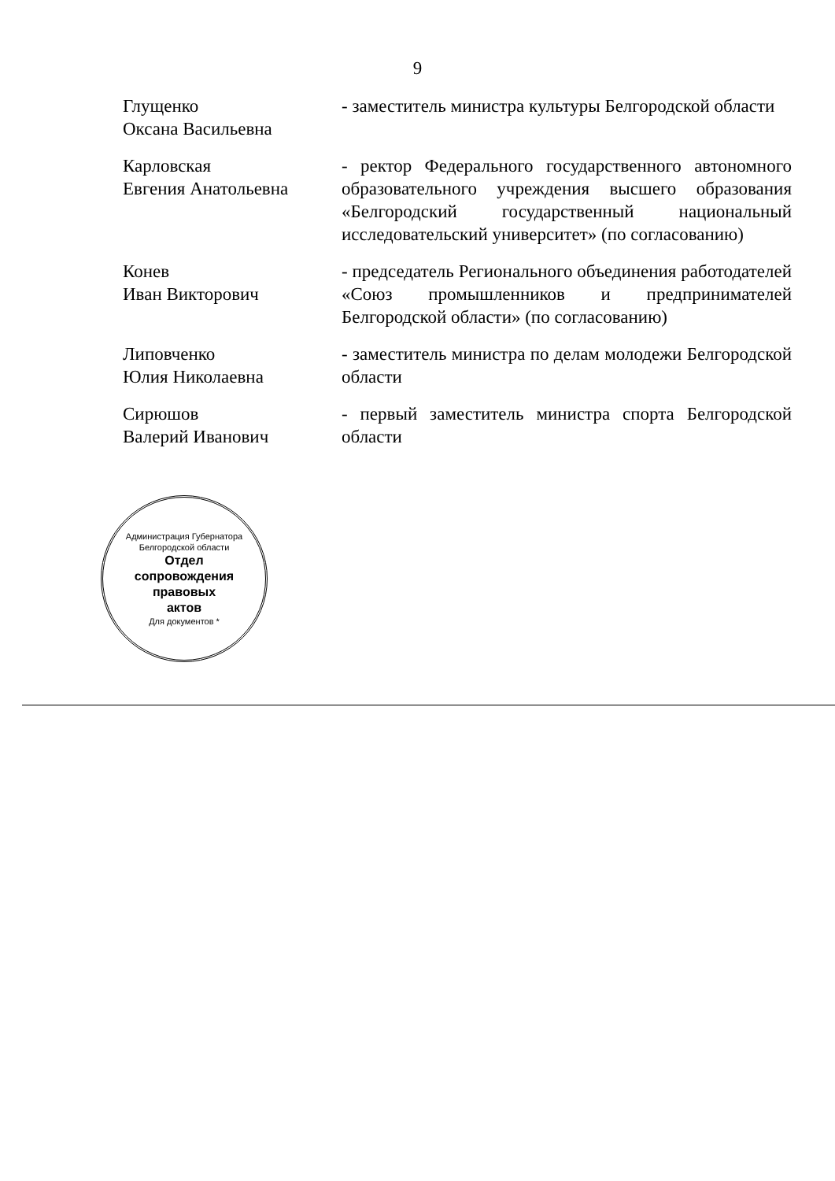9
Глущенко
Оксана Васильевна
- заместитель министра культуры Белгородской области
Карловская
Евгения Анатольевна
- ректор Федерального государственного автономного образовательного учреждения высшего образования «Белгородский государственный национальный исследовательский университет» (по согласованию)
Конев
Иван Викторович
- председатель Регионального объединения работодателей «Союз промышленников и предпринимателей Белгородской области» (по согласованию)
Липовченко
Юлия Николаевна
- заместитель министра по делам молодежи Белгородской области
Сирюшов
Валерий Иванович
- первый заместитель министра спорта Белгородской области
Администрация Губернатора Белгородской области
Отдел
сопровождения
правовых
актов
Для документов *